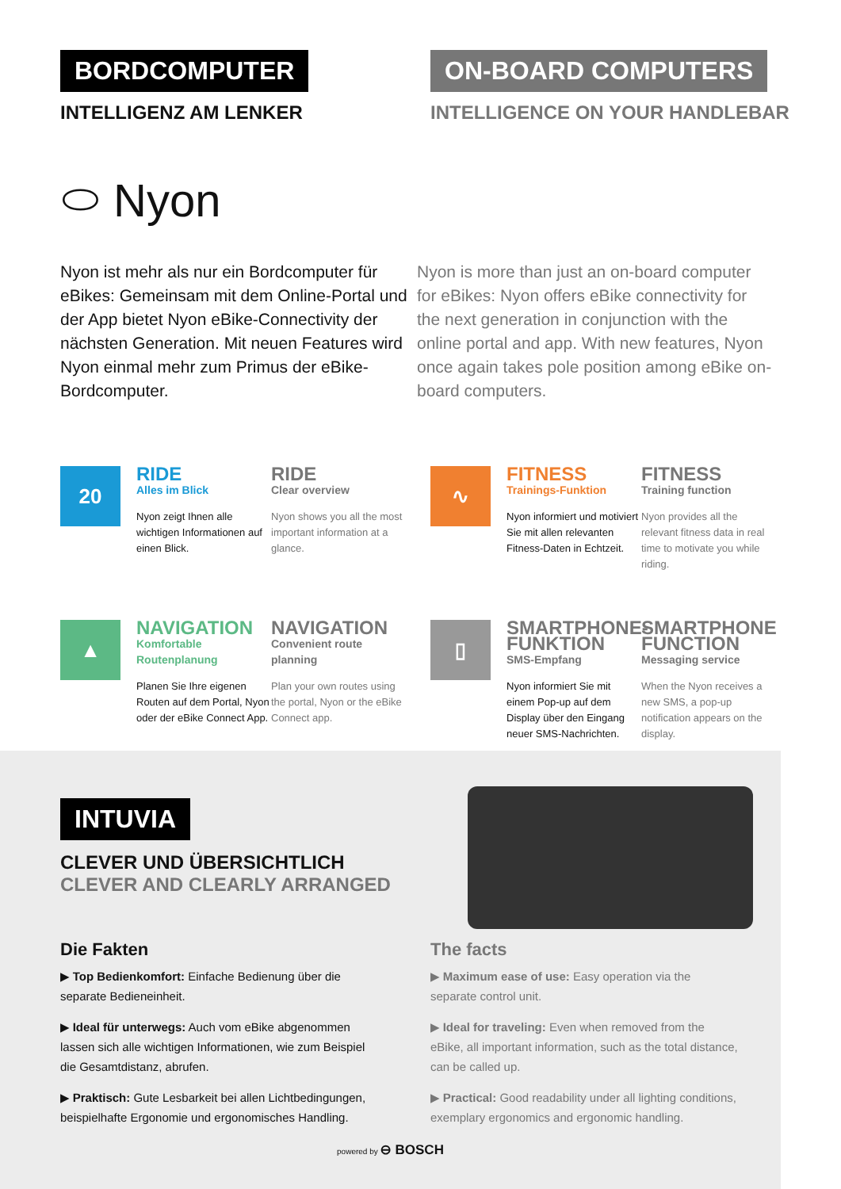BORDCOMPUTER
INTELLIGENZ AM LENKER
ON-BOARD COMPUTERS
INTELLIGENCE ON YOUR HANDLEBAR
⬭ Nyon
Nyon ist mehr als nur ein Bordcomputer für eBikes: Gemeinsam mit dem Online-Portal und der App bietet Nyon eBike-Connectivity der nächsten Generation. Mit neuen Features wird Nyon einmal mehr zum Primus der eBike-Bordcomputer.
Nyon is more than just an on-board computer for eBikes: Nyon offers eBike connectivity for the next generation in conjunction with the online portal and app. With new features, Nyon once again takes pole position among eBike on-board computers.
20
RIDE
Alles im Blick
Nyon zeigt Ihnen alle wichtigen Informationen auf einen Blick.
RIDE
Clear overview
Nyon shows you all the most important information at a glance.
∿
FITNESS
Trainings-Funktion
Nyon informiert und motiviert Sie mit allen relevanten Fitness-Daten in Echtzeit.
FITNESS
Training function
Nyon provides all the relevant fitness data in real time to motivate you while riding.
▲
NAVIGATION
Komfortable Routenplanung
Planen Sie Ihre eigenen Routen auf dem Portal, Nyon oder der eBike Connect App.
NAVIGATION
Convenient route planning
Plan your own routes using the portal, Nyon or the eBike Connect app.
▯
SMARTPHONE-FUNKTION
SMS-Empfang
Nyon informiert Sie mit einem Pop-up auf dem Display über den Eingang neuer SMS-Nachrichten.
SMARTPHONE FUNCTION
Messaging service
When the Nyon receives a new SMS, a pop-up notification appears on the display.
INTUVIA
CLEVER UND ÜBERSICHTLICH
CLEVER AND CLEARLY ARRANGED
Die Fakten
▶ Top Bedienkomfort: Einfache Bedienung über die separate Bedieneinheit.
▶ Ideal für unterwegs: Auch vom eBike abgenommen lassen sich alle wichtigen Informationen, wie zum Beispiel die Gesamtdistanz, abrufen.
▶ Praktisch: Gute Lesbarkeit bei allen Lichtbedingungen, beispielhafte Ergonomie und ergonomisches Handling.
The facts
▶ Maximum ease of use: Easy operation via the separate control unit.
▶ Ideal for traveling: Even when removed from the eBike, all important information, such as the total distance, can be called up.
▶ Practical: Good readability under all lighting conditions, exemplary ergonomics and ergonomic handling.
powered by ⊖ BOSCH